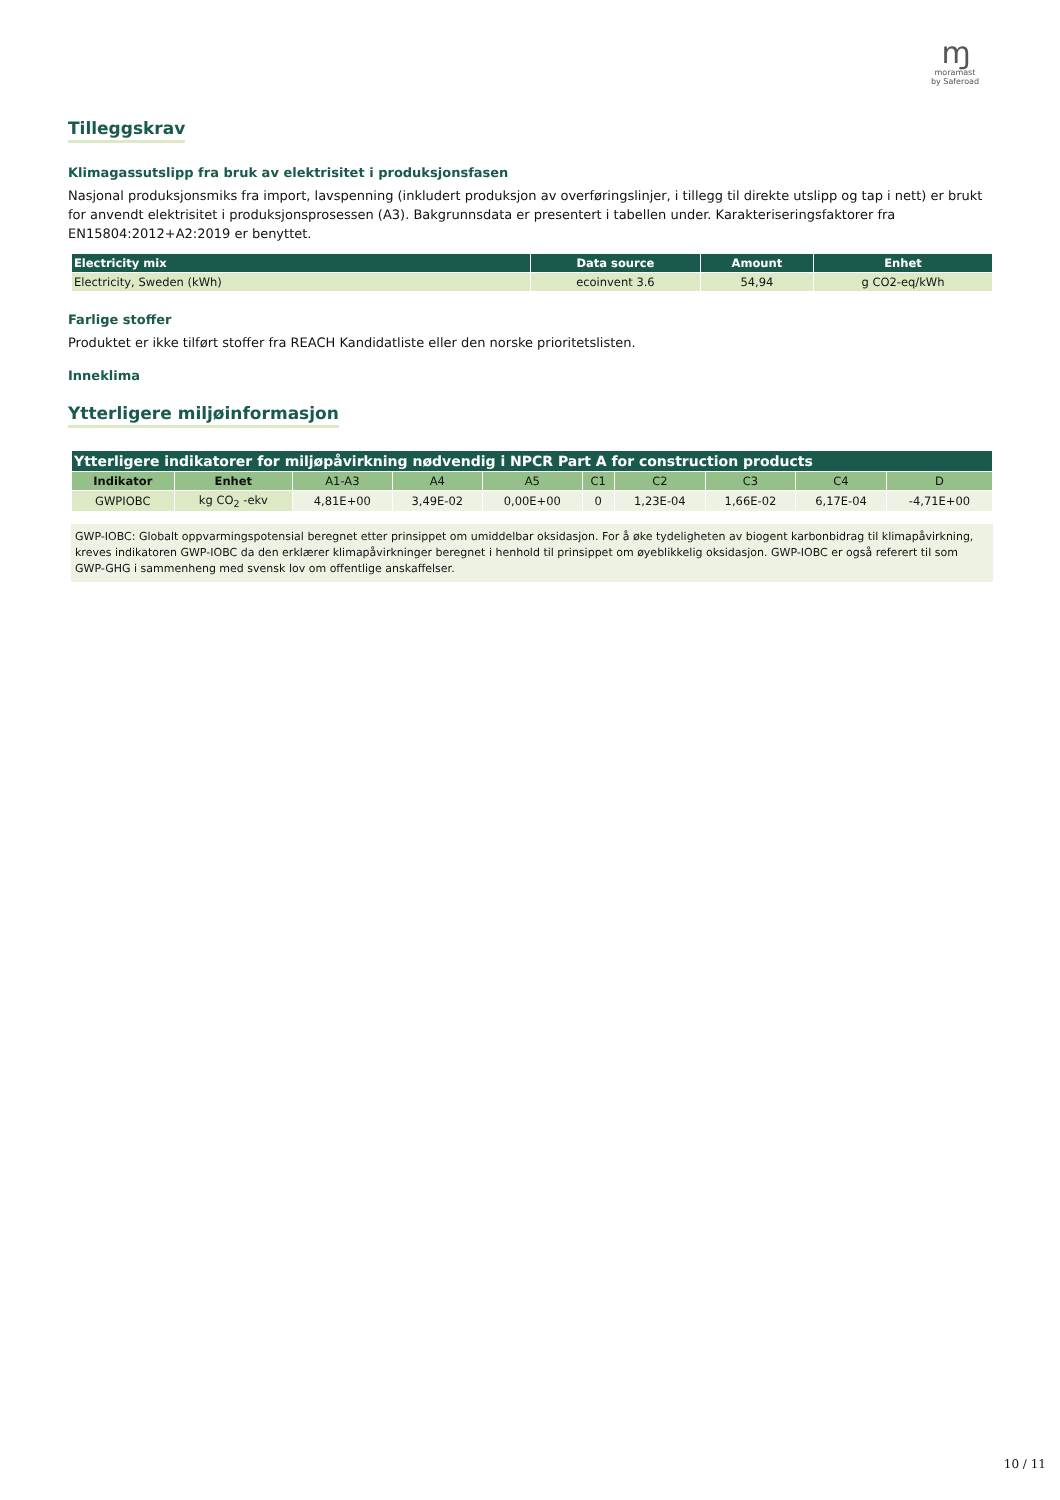ɱ
moramast
by Saferoad
Tilleggskrav
Klimagassutslipp fra bruk av elektrisitet i produksjonsfasen
Nasjonal produksjonsmiks fra import, lavspenning (inkludert produksjon av overføringslinjer, i tillegg til direkte utslipp og tap i nett) er brukt for anvendt elektrisitet i produksjonsprosessen (A3). Bakgrunnsdata er presentert i tabellen under. Karakteriseringsfaktorer fra EN15804:2012+A2:2019 er benyttet.
| Electricity mix | Data source | Amount | Enhet |
| --- | --- | --- | --- |
| Electricity, Sweden (kWh) | ecoinvent 3.6 | 54,94 | g CO2-eq/kWh |
Farlige stoffer
Produktet er ikke tilført stoffer fra REACH Kandidatliste eller den norske prioritetslisten.
Inneklima
Ytterligere miljøinformasjon
| Ytterligere indikatorer for miljøpåvirkning nødvendig i NPCR Part A for construction products | | | | | | | | | |
| --- | --- | --- | --- | --- | --- | --- | --- | --- | --- |
| Indikator | Enhet | A1-A3 | A4 | A5 | C1 | C2 | C3 | C4 | D |
| GWPIOBC | kg CO<sub>2</sub> -ekv | 4,81E+00 | 3,49E-02 | 0,00E+00 | 0 | 1,23E-04 | 1,66E-02 | 6,17E-04 | -4,71E+00 |
GWP-IOBC: Globalt oppvarmingspotensial beregnet etter prinsippet om umiddelbar oksidasjon. For å øke tydeligheten av biogent karbonbidrag til klimapåvirkning, kreves indikatoren GWP-IOBC da den erklærer klimapåvirkninger beregnet i henhold til prinsippet om øyeblikkelig oksidasjon. GWP-IOBC er også referert til som GWP-GHG i sammenheng med svensk lov om offentlige anskaffelser.
10 / 11